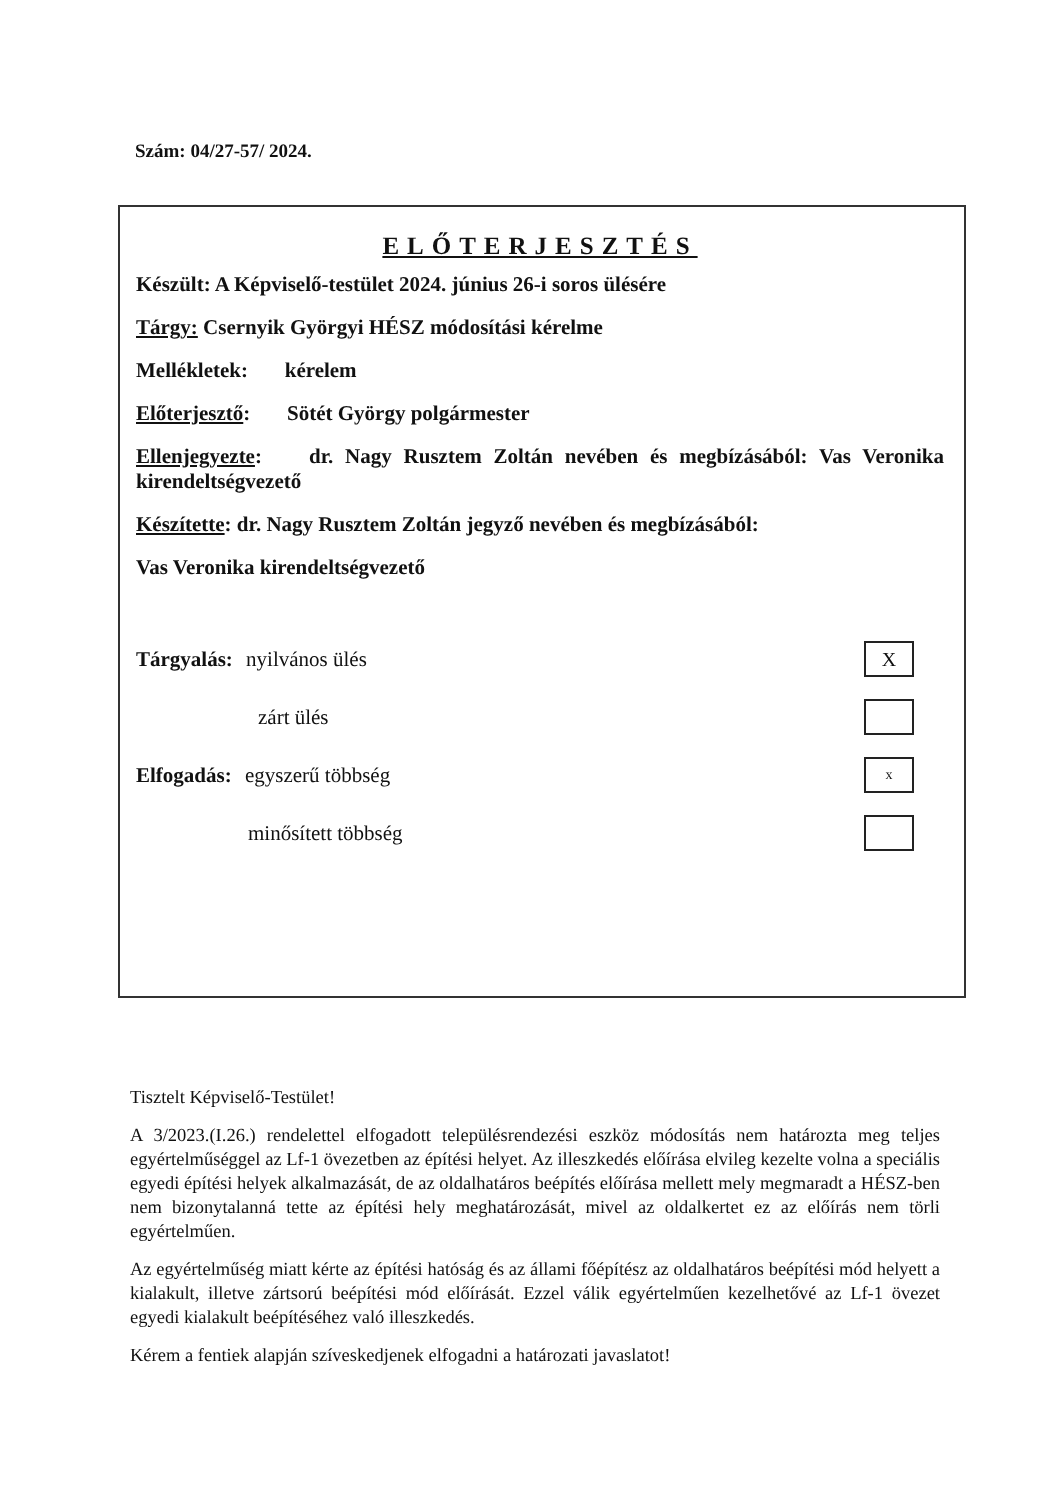Szám: 04/27-57/ 2024.
ELŐTERJESZTÉS
Készült: A Képviselő-testület 2024. június 26-i soros ülésére
Tárgy: Csernyik Györgyi HÉSZ módosítási kérelme
Mellékletek: kérelem
Előterjesztő: Sötét György polgármester
Ellenjegyezte: dr. Nagy Rusztem Zoltán nevében és megbízásából: Vas Veronika kirendeltségvezető
Készítette: dr. Nagy Rusztem Zoltán jegyző nevében és megbízásából:
Vas Veronika kirendeltségvezető
Tárgyalás: nyilvános ülés X
zárt ülés
Elfogadás: egyszerű többség x
minősített többség
Tisztelt Képviselő-Testület!
A 3/2023.(I.26.) rendelettel elfogadott településrendezési eszköz módosítás nem határozta meg teljes egyértelműséggel az Lf-1 övezetben az építési helyet. Az illeszkedés előírása elvileg kezelte volna a speciális egyedi építési helyek alkalmazását, de az oldalhatáros beépítés előírása mellett mely megmaradt a HÉSZ-ben nem bizonytalanná tette az építési hely meghatározását, mivel az oldalkertet ez az előírás nem törli egyértelműen.
Az egyértelműség miatt kérte az építési hatóság és az állami főépítész az oldalhatáros beépítési mód helyett a kialakult, illetve zártsorú beépítési mód előírását. Ezzel válik egyértelműen kezelhetővé az Lf-1 övezet egyedi kialakult beépítéséhez való illeszkedés.
Kérem a fentiek alapján szíveskedjenek elfogadni a határozati javaslatot!